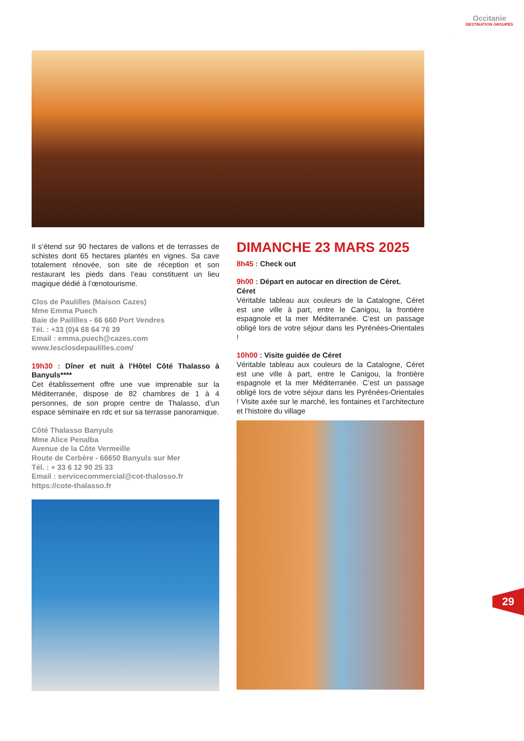Occitanie
DESTINATION GROUPES
Il s’étend sur 90 hectares de vallons et de terrasses de schistes dont 65 hectares plantés en vignes. Sa cave totalement rénovée, son site de réception et son restaurant les pieds dans l’eau constituent un lieu magique dédié à l’œnotourisme.
Clos de Paulilles (Maison Cazes)
Mme Emma Puech
Baie de Paililles - 66 660 Port Vendres
Tél. : +33 (0)4 68 64 76 39
Email : emma.puech@cazes.com
www.lesclosdepaulilles.com/
19h30 : Dîner et nuit à l’Hôtel Côté Thalasso à Banyuls****
Cet établissement offre une vue imprenable sur la Méditerranée, dispose de 82 chambres de 1 à 4 personnes, de son propre centre de Thalasso, d’un espace séminaire en rdc et sur sa terrasse panoramique.
Côté Thalasso Banyuls
Mme Alice Penalba
Avenue de la Côte Vermeille
Route de Cerbère - 66650 Banyuls sur Mer
Tél. : + 33 6 12 90 25 33
Email : servicecommercial@cot-thalosso.fr
https://cote-thalasso.fr
DIMANCHE 23 MARS 2025
8h45 : Check out
9h00 : Départ en autocar en direction de Céret.
Céret
Véritable tableau aux couleurs de la Catalogne, Céret est une ville à part, entre le Canigou, la frontière espagnole et la mer Méditerranée. C’est un passage obligé lors de votre séjour dans les Pyrénées-Orientales !
10h00 : Visite guidée de Céret
Véritable tableau aux couleurs de la Catalogne, Céret est une ville à part, entre le Canigou, la frontière espagnole et la mer Méditerranée. C’est un passage obligé lors de votre séjour dans les Pyrénées-Orientales ! Visite axée sur le marché, les fontaines et l’architecture et l’histoire du village
29